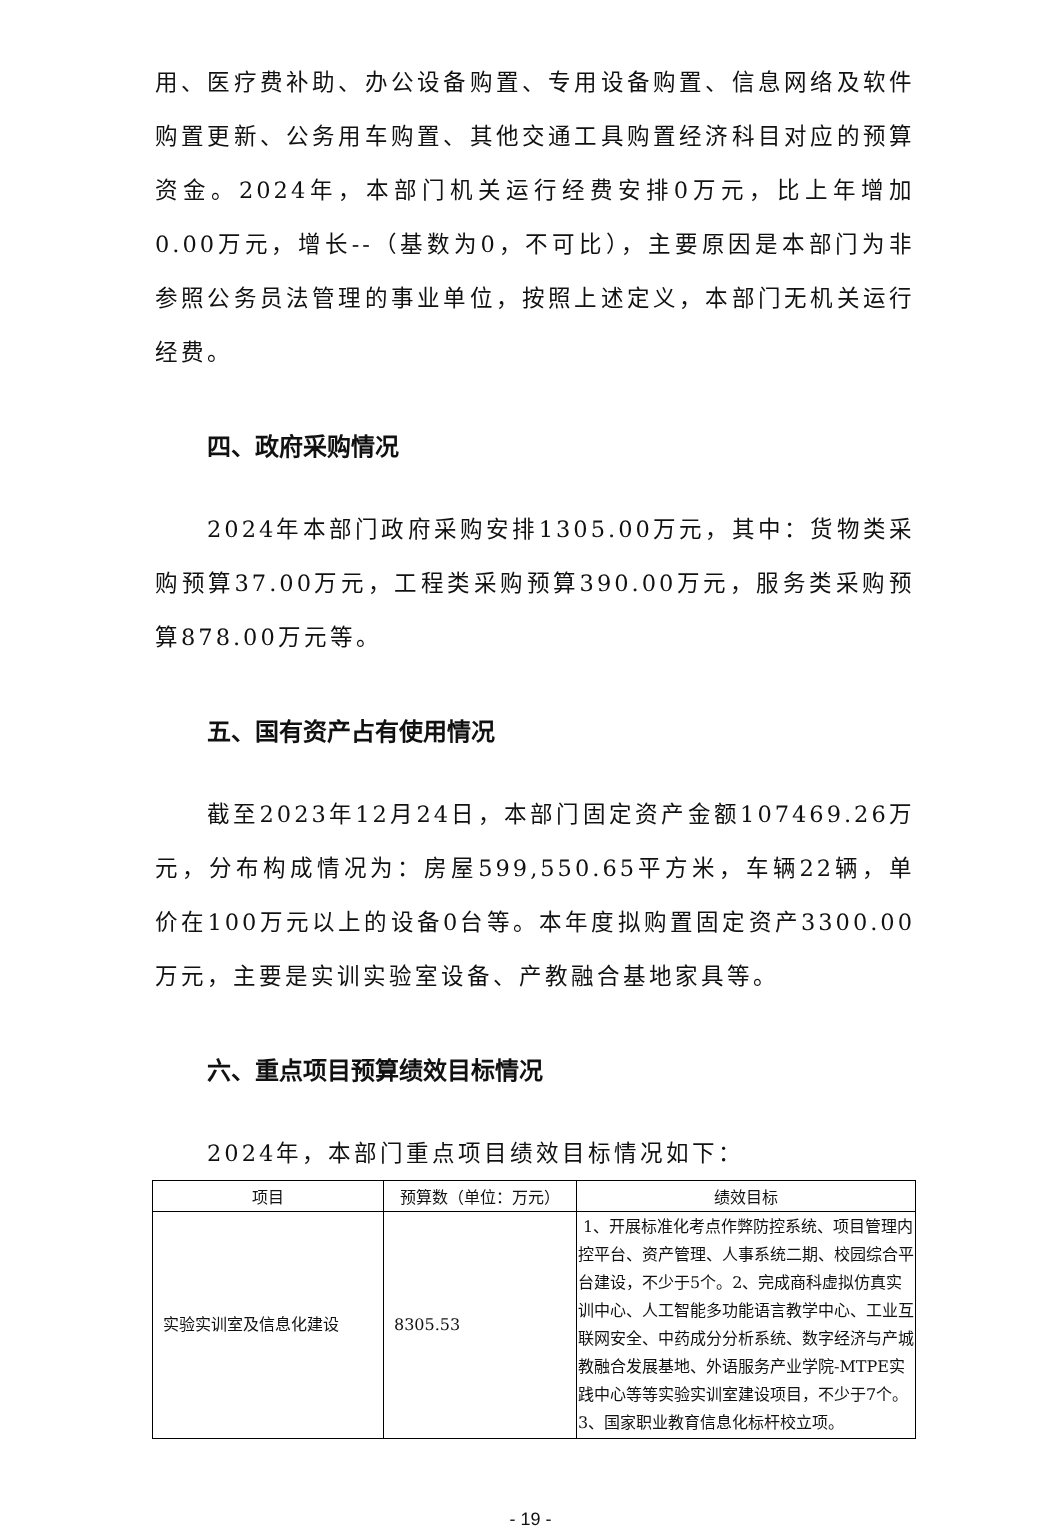用、医疗费补助、办公设备购置、专用设备购置、信息网络及软件购置更新、公务用车购置、其他交通工具购置经济科目对应的预算资金。2024年，本部门机关运行经费安排0万元，比上年增加0.00万元，增长--（基数为0，不可比），主要原因是本部门为非参照公务员法管理的事业单位，按照上述定义，本部门无机关运行经费。
四、政府采购情况
2024年本部门政府采购安排1305.00万元，其中：货物类采购预算37.00万元，工程类采购预算390.00万元，服务类采购预算878.00万元等。
五、国有资产占有使用情况
截至2023年12月24日，本部门固定资产金额107469.26万元，分布构成情况为：房屋599,550.65平方米，车辆22辆，单价在100万元以上的设备0台等。本年度拟购置固定资产3300.00万元，主要是实训实验室设备、产教融合基地家具等。
六、重点项目预算绩效目标情况
2024年，本部门重点项目绩效目标情况如下：
| 项目 | 预算数（单位：万元） | 绩效目标 |
| --- | --- | --- |
| 实验实训室及信息化建设 | 8305.53 | 1、开展标准化考点作弊防控系统、项目管理内控平台、资产管理、人事系统二期、校园综合平台建设，不少于5个。2、完成商科虚拟仿真实训中心、人工智能多功能语言教学中心、工业互联网安全、中药成分分析系统、数字经济与产城教融合发展基地、外语服务产业学院-MTPE实践中心等等实验实训室建设项目，不少于7个。3、国家职业教育信息化标杆校立项。 |
- 19 -